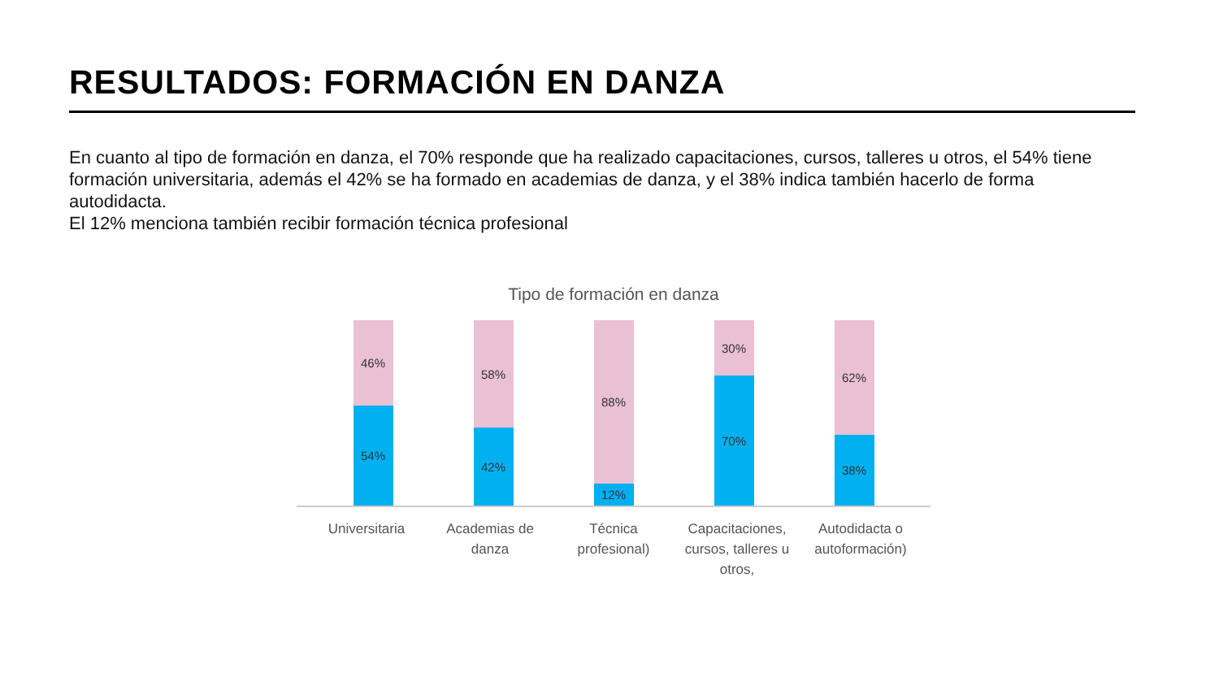RESULTADOS: FORMACIÓN EN DANZA
En cuanto al tipo de formación en danza, el 70% responde que ha realizado capacitaciones, cursos, talleres u otros, el 54% tiene formación universitaria, además el 42% se ha formado en academias de danza, y el 38% indica también hacerlo de forma autodidacta.
El 12% menciona también recibir formación técnica profesional
Tipo de formación en danza
46%
54%
58%
42%
88%
12%
30%
70%
62%
38%
Universitaria Academias de danza
Técnica profesional)
Capacitaciones, cursos, talleres u otros,
Autodidacta o autoformación)